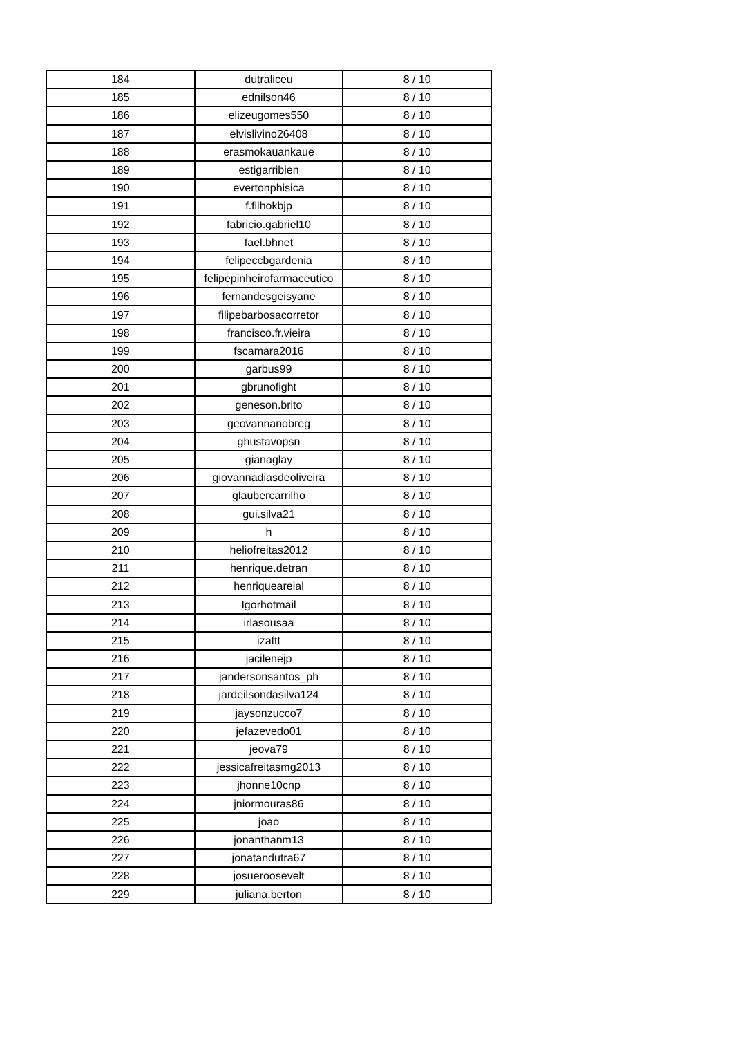| 184 | dutraliceu | 8 / 10 |
| 185 | ednilson46 | 8 / 10 |
| 186 | elizeugomes550 | 8 / 10 |
| 187 | elvislivino26408 | 8 / 10 |
| 188 | erasmokauankaue | 8 / 10 |
| 189 | estigarribien | 8 / 10 |
| 190 | evertonphisica | 8 / 10 |
| 191 | f.filhokbjp | 8 / 10 |
| 192 | fabricio.gabriel10 | 8 / 10 |
| 193 | fael.bhnet | 8 / 10 |
| 194 | felipeccbgardenia | 8 / 10 |
| 195 | felipepinheirofarmaceutico | 8 / 10 |
| 196 | fernandesgeisyane | 8 / 10 |
| 197 | filipebarbosacorretor | 8 / 10 |
| 198 | francisco.fr.vieira | 8 / 10 |
| 199 | fscamara2016 | 8 / 10 |
| 200 | garbus99 | 8 / 10 |
| 201 | gbrunofight | 8 / 10 |
| 202 | geneson.brito | 8 / 10 |
| 203 | geovannanobreg | 8 / 10 |
| 204 | ghustavopsn | 8 / 10 |
| 205 | gianaglay | 8 / 10 |
| 206 | giovannadiasdeoliveira | 8 / 10 |
| 207 | glaubercarrilho | 8 / 10 |
| 208 | gui.silva21 | 8 / 10 |
| 209 | h | 8 / 10 |
| 210 | heliofreitas2012 | 8 / 10 |
| 211 | henrique.detran | 8 / 10 |
| 212 | henriqueareial | 8 / 10 |
| 213 | Igorhotmail | 8 / 10 |
| 214 | irlasousaa | 8 / 10 |
| 215 | izaftt | 8 / 10 |
| 216 | jacilenejp | 8 / 10 |
| 217 | jandersonsantos_ph | 8 / 10 |
| 218 | jardeilsondasilva124 | 8 / 10 |
| 219 | jaysonzucco7 | 8 / 10 |
| 220 | jefazevedo01 | 8 / 10 |
| 221 | jeova79 | 8 / 10 |
| 222 | jessicafreitasmg2013 | 8 / 10 |
| 223 | jhonne10cnp | 8 / 10 |
| 224 | jniormouras86 | 8 / 10 |
| 225 | joao | 8 / 10 |
| 226 | jonanthanm13 | 8 / 10 |
| 227 | jonatandutra67 | 8 / 10 |
| 228 | josueroosevelt | 8 / 10 |
| 229 | juliana.berton | 8 / 10 |